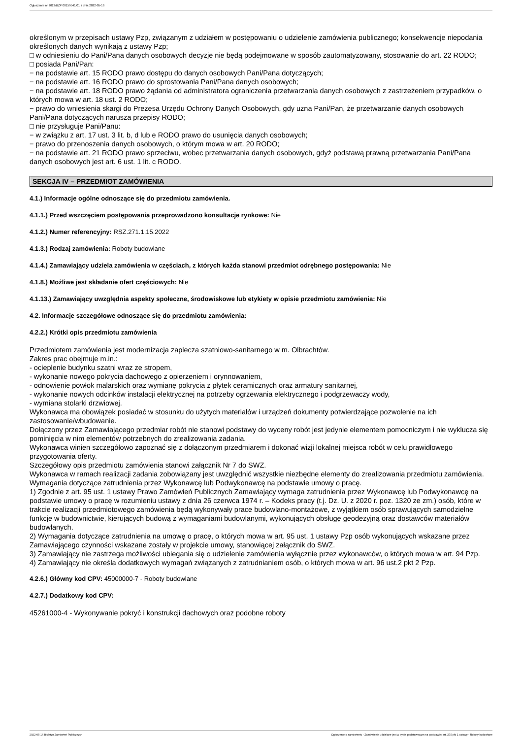Ogłoszenie nr 2022/BZP 00159541/01 z dnia 2022-05-16
określonym w przepisach ustawy Pzp, związanym z udziałem w postępowaniu o udzielenie zamówienia publicznego; konsekwencje niepodania określonych danych wynikają z ustawy Pzp;
□ w odniesieniu do Pani/Pana danych osobowych decyzje nie będą podejmowane w sposób zautomatyzowany, stosowanie do art. 22 RODO;
□ posiada Pani/Pan:
− na podstawie art. 15 RODO prawo dostępu do danych osobowych Pani/Pana dotyczących;
− na podstawie art. 16 RODO prawo do sprostowania Pani/Pana danych osobowych;
− na podstawie art. 18 RODO prawo żądania od administratora ograniczenia przetwarzania danych osobowych z zastrzeżeniem przypadków, o których mowa w art. 18 ust. 2 RODO;
− prawo do wniesienia skargi do Prezesa Urzędu Ochrony Danych Osobowych, gdy uzna Pani/Pan, że przetwarzanie danych osobowych Pani/Pana dotyczących narusza przepisy RODO;
□ nie przysługuje Pani/Panu:
− w związku z art. 17 ust. 3 lit. b, d lub e RODO prawo do usunięcia danych osobowych;
− prawo do przenoszenia danych osobowych, o którym mowa w art. 20 RODO;
− na podstawie art. 21 RODO prawo sprzeciwu, wobec przetwarzania danych osobowych, gdyż podstawą prawną przetwarzania Pani/Pana danych osobowych jest art. 6 ust. 1 lit. c RODO.
SEKCJA IV – PRZEDMIOT ZAMÓWIENIA
4.1.) Informacje ogólne odnoszące się do przedmiotu zamówienia.
4.1.1.) Przed wszczęciem postępowania przeprowadzono konsultacje rynkowe: Nie
4.1.2.) Numer referencyjny: RSZ.271.1.15.2022
4.1.3.) Rodzaj zamówienia: Roboty budowlane
4.1.4.) Zamawiający udziela zamówienia w częściach, z których każda stanowi przedmiot odrębnego postępowania: Nie
4.1.8.) Możliwe jest składanie ofert częściowych: Nie
4.1.13.) Zamawiający uwzględnia aspekty społeczne, środowiskowe lub etykiety w opisie przedmiotu zamówienia: Nie
4.2. Informacje szczegółowe odnoszące się do przedmiotu zamówienia:
4.2.2.) Krótki opis przedmiotu zamówienia
Przedmiotem zamówienia jest modernizacja zaplecza szatniowo-sanitarnego w m. Olbrachtów.
Zakres prac obejmuje m.in.:
- ocieplenie budynku szatni wraz ze stropem,
- wykonanie nowego pokrycia dachowego z opierzeniem i orynnowaniem,
- odnowienie powłok malarskich oraz wymianę pokrycia z płytek ceramicznych oraz armatury sanitarnej,
- wykonanie nowych odcinków instalacji elektrycznej na potrzeby ogrzewania elektrycznego i podgrzewaczy wody,
- wymiana stolarki drzwiowej.
Wykonawca ma obowiązek posiadać w stosunku do użytych materiałów i urządzeń dokumenty potwierdzające pozwolenie na ich zastosowanie/wbudowanie.
Dołączony przez Zamawiającego przedmiar robót nie stanowi podstawy do wyceny robót jest jedynie elementem pomocniczym i nie wyklucza się pominięcia w nim elementów potrzebnych do zrealizowania zadania.
Wykonawca winien szczegółowo zapoznać się z dołączonym przedmiarem i dokonać wizji lokalnej miejsca robót w celu prawidłowego przygotowania oferty.
Szczegółowy opis przedmiotu zamówienia stanowi załącznik Nr 7 do SWZ.
Wykonawca w ramach realizacji zadania zobowiązany jest uwzględnić wszystkie niezbędne elementy do zrealizowania przedmiotu zamówienia.
Wymagania dotyczące zatrudnienia przez Wykonawcę lub Podwykonawcę na podstawie umowy o pracę.
1) Zgodnie z art. 95 ust. 1 ustawy Prawo Zamówień Publicznych Zamawiający wymaga zatrudnienia przez Wykonawcę lub Podwykonawcę na podstawie umowy o pracę w rozumieniu ustawy z dnia 26 czerwca 1974 r. – Kodeks pracy (t.j. Dz. U. z 2020 r. poz. 1320 ze zm.) osób, które w trakcie realizacji przedmiotowego zamówienia będą wykonywały prace budowlano-montażowe, z wyjątkiem osób sprawujących samodzielne funkcje w budownictwie, kierujących budową z wymaganiami budowlanymi, wykonujących obsługę geodezyjną oraz dostawców materiałów budowlanych.
2) Wymagania dotyczące zatrudnienia na umowę o pracę, o których mowa w art. 95 ust. 1 ustawy Pzp osób wykonujących wskazane przez Zamawiającego czynności wskazane zostały w projekcie umowy, stanowiącej załącznik do SWZ.
3) Zamawiający nie zastrzega możliwości ubiegania się o udzielenie zamówienia wyłącznie przez wykonawców, o których mowa w art. 94 Pzp.
4) Zamawiający nie określa dodatkowych wymagań związanych z zatrudnianiem osób, o których mowa w art. 96 ust.2 pkt 2 Pzp.
4.2.6.) Główny kod CPV: 45000000-7 - Roboty budowlane
4.2.7.) Dodatkowy kod CPV:
45261000-4 - Wykonywanie pokryć i konstrukcji dachowych oraz podobne roboty
2022-05-16 Biuletyn Zamówień Publicznych Ogłoszenie o zamówieniu - Zamówienie udzielane jest w trybie podstawowym na podstawie: art. 275 pkt 1 ustawy - Roboty budowlane